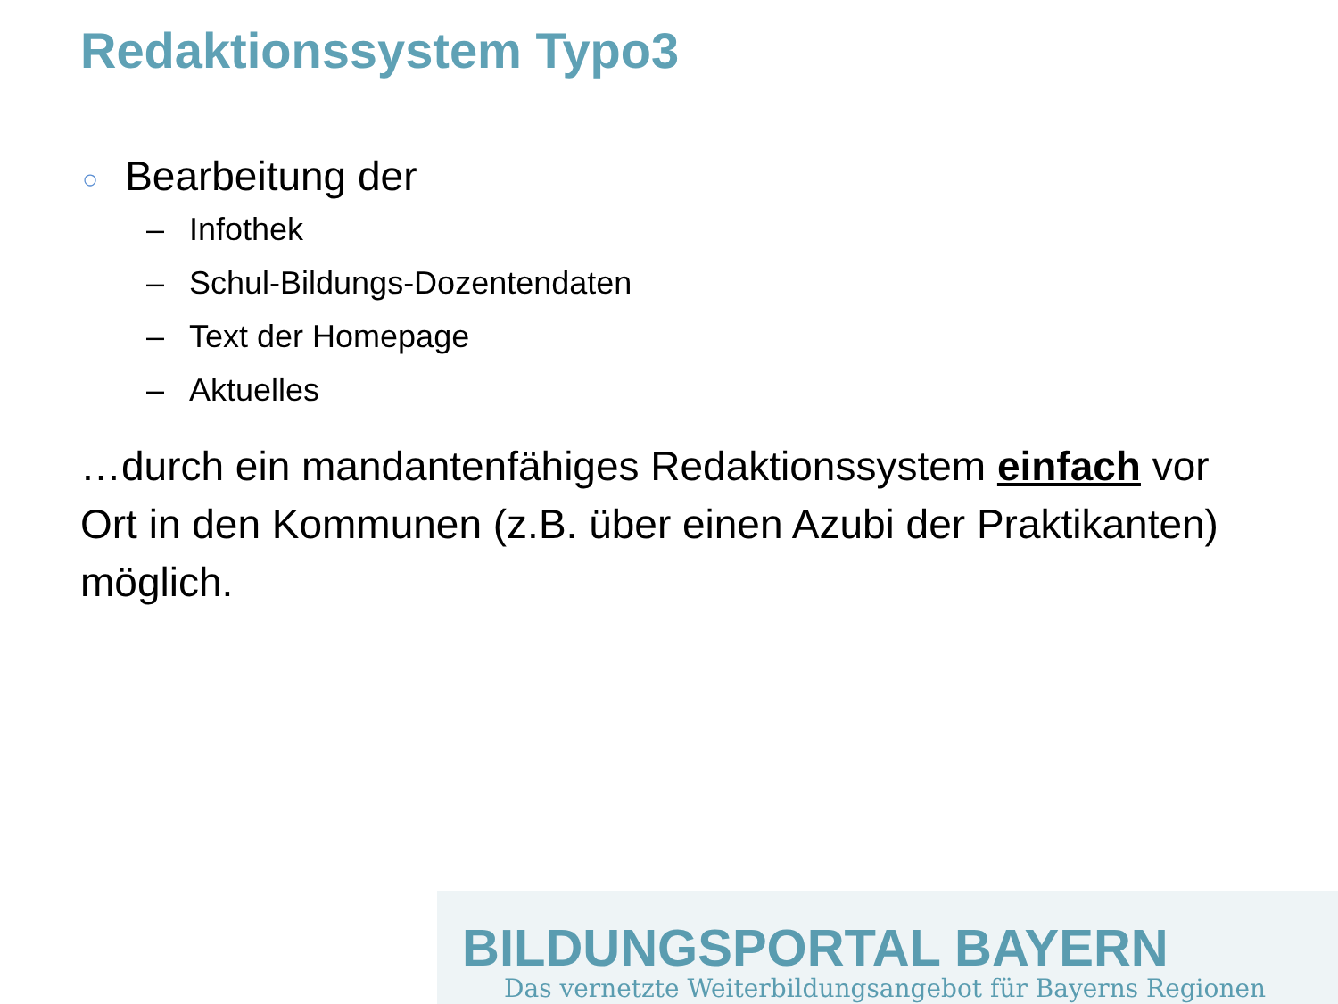Redaktionssystem Typo3
○ Bearbeitung der
– Infothek
– Schul-Bildungs-Dozentendaten
– Text der Homepage
– Aktuelles
…durch ein mandantenfähiges Redaktionssystem einfach vor Ort in den Kommunen (z.B. über einen Azubi der Praktikanten) möglich.
BILDUNGSPORTAL BAYERN
Das vernetzte Weiterbildungsangebot für Bayerns Regionen